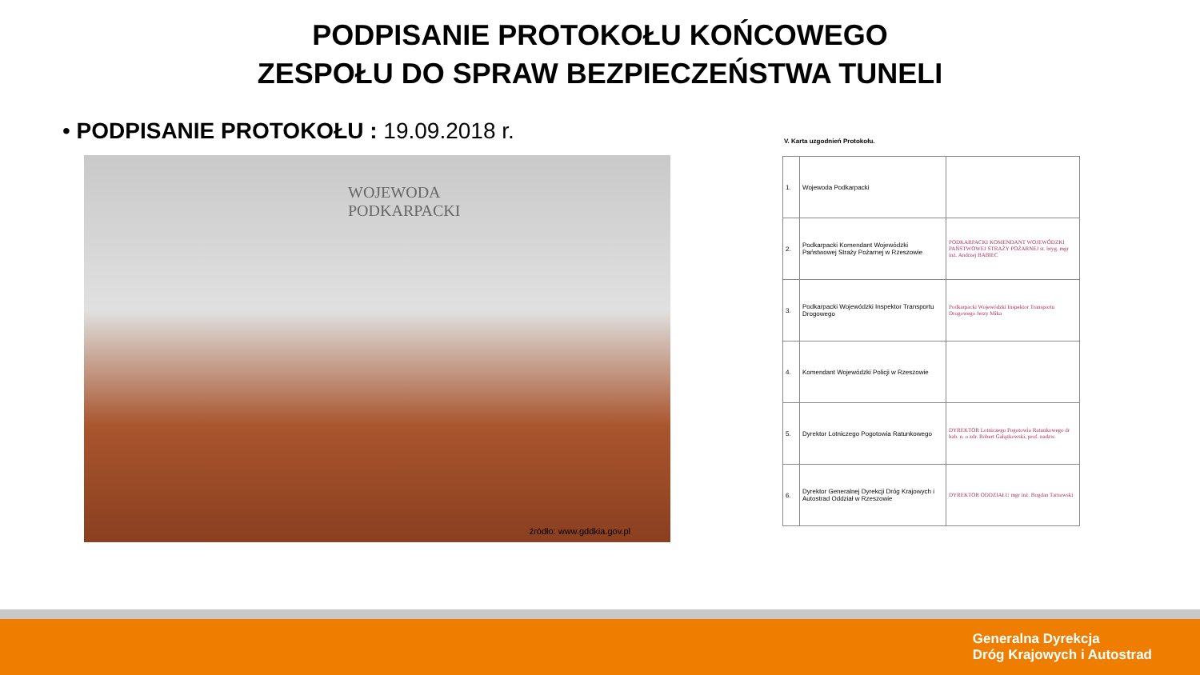PODPISANIE PROTOKOŁU KOŃCOWEGO
ZESPOŁU DO SPRAW BEZPIECZEŃSTWA TUNELI
• PODPISANIE PROTOKOŁU : 19.09.2018 r.
WOJEWODA
PODKARPACKI
źródło: www.gddkia.gov.pl
V. Karta uzgodnień Protokołu.
| 1. | Wojewoda Podkarpacki | |
| 2. | Podkarpacki Komendant Wojewódzki Państwowej Straży Pożarnej w Rzeszowie | PODKARPACKI KOMENDANT WOJEWÓDZKI PAŃSTWOWEJ STRAŻY POŻARNEJ st. bryg. mgr inż. Andrzej BABIEC |
| 3. | Podkarpacki Wojewódzki Inspektor Transportu Drogowego | Podkarpacki Wojewódzki Inspektor Transportu Drogowego Jerzy Mika |
| 4. | Komendant Wojewódzki Policji w Rzeszowie | |
| 5. | Dyrektor Lotniczego Pogotowia Ratunkowego | DYREKTOR Lotniczego Pogotowia Ratunkowego dr hab. n. o zdr. Robert Gałązkowski, prof. nadzw. |
| 6. | Dyrektor Generalnej Dyrekcji Dróg Krajowych i Autostrad Oddział w Rzeszowie | DYREKTOR ODDZIAŁU mgr inż. Bogdan Tarnawski |
Generalna Dyrekcja
Dróg Krajowych i Autostrad